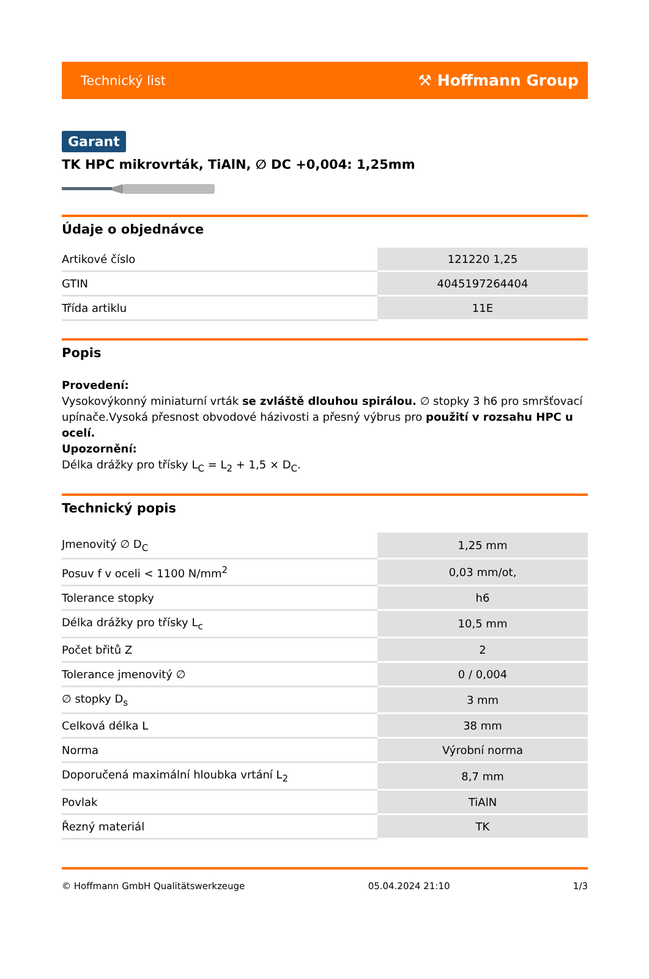Technický list ⚒ Hoffmann Group
Garant
TK HPC mikrovrták, TiAlN, ∅ DC +0,004: 1,25mm
Údaje o objednávce
| Artikové číslo | 121220 1,25 |
| GTIN | 4045197264404 |
| Třída artiklu | 11E |
Popis
Provedení:
Vysokovýkonný miniaturní vrták se zvláště dlouhou spirálou. ∅ stopky 3 h6 pro smršťovací upínače.Vysoká přesnost obvodové házivosti a přesný výbrus pro použití v rozsahu HPC u ocelí.
Upozornění:
Délka drážky pro třísky L<sub>C</sub> = L<sub>2</sub> + 1,5 × D<sub>C</sub>.
Technický popis
| Jmenovitý ∅ D<sub>C</sub> | 1,25 mm |
| Posuv f v oceli < 1100 N/mm<sup>2</sup> | 0,03 mm/ot, |
| Tolerance stopky | h6 |
| Délka drážky pro třísky L<sub>c</sub> | 10,5 mm |
| Počet břitů Z | 2 |
| Tolerance jmenovitý ∅ | 0 / 0,004 |
| ∅ stopky D<sub>s</sub> | 3 mm |
| Celková délka L | 38 mm |
| Norma | Výrobní norma |
| Doporučená maximální hloubka vrtání L<sub>2</sub> | 8,7 mm |
| Povlak | TiAlN |
| Řezný materiál | TK |
© Hoffmann GmbH Qualitätswerkzeuge 05.04.2024 21:10 1/3